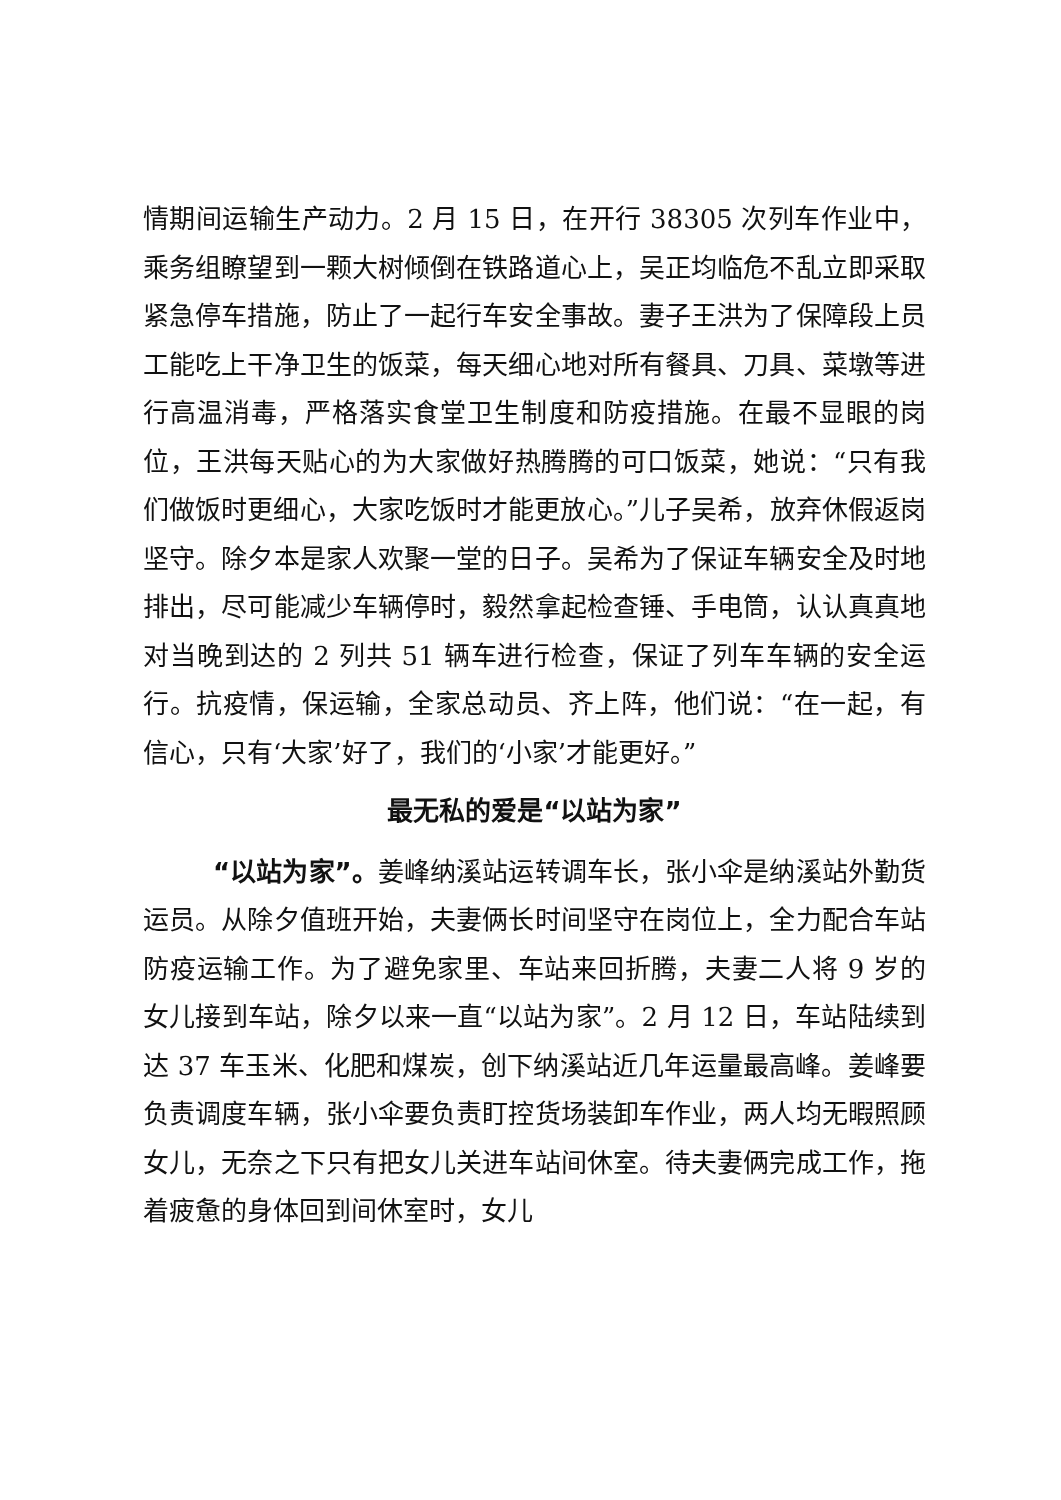情期间运输生产动力。2 月 15 日，在开行 38305 次列车作业中，乘务组瞭望到一颗大树倾倒在铁路道心上，吴正均临危不乱立即采取紧急停车措施，防止了一起行车安全事故。妻子王洪为了保障段上员工能吃上干净卫生的饭菜，每天细心地对所有餐具、刀具、菜墩等进行高温消毒，严格落实食堂卫生制度和防疫措施。在最不显眼的岗位，王洪每天贴心的为大家做好热腾腾的可口饭菜，她说：“只有我们做饭时更细心，大家吃饭时才能更放心。”儿子吴希，放弃休假返岗坚守。除夕本是家人欢聚一堂的日子。吴希为了保证车辆安全及时地排出，尽可能减少车辆停时，毅然拿起检查锤、手电筒，认认真真地对当晚到达的 2 列共 51 辆车进行检查，保证了列车车辆的安全运行。抗疫情，保运输，全家总动员、齐上阵，他们说：“在一起，有信心，只有‘大家’好了，我们的‘小家’才能更好。”
最无私的爱是“以站为家”
“以站为家”。姜峰纳溪站运转调车长，张小伞是纳溪站外勤货运员。从除夕值班开始，夫妻俩长时间坚守在岗位上，全力配合车站防疫运输工作。为了避免家里、车站来回折腾，夫妻二人将 9 岁的女儿接到车站，除夕以来一直“以站为家”。2 月 12 日，车站陆续到达 37 车玉米、化肥和煤炭，创下纳溪站近几年运量最高峰。姜峰要负责调度车辆，张小伞要负责盯控货场装卸车作业，两人均无暇照顾女儿，无奈之下只有把女儿关进车站间休室。待夫妻俩完成工作，拖着疲惫的身体回到间休室时，女儿